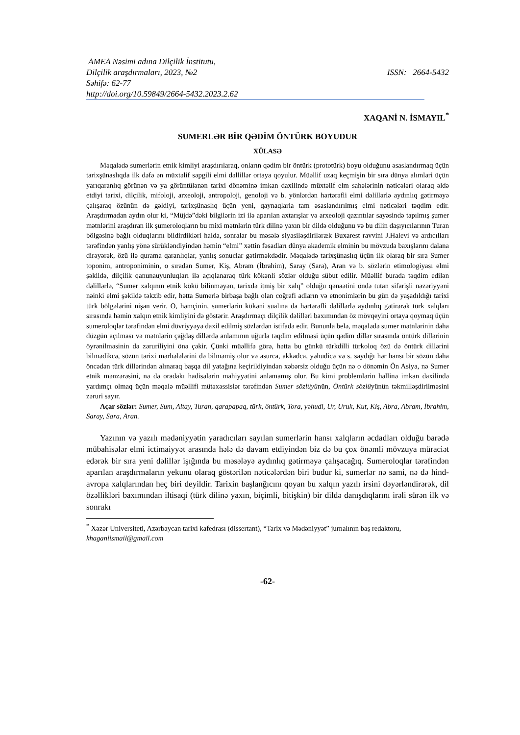AMEA Nəsimi adına Dilçilik İnstitutu,
Dilçilik araşdırmaları, 2023, №2 ISSN: 2664-5432
Səhifə: 62-77
http://doi.org/10.59849/2664-5432.2023.2.62
XAQANİ N. İSMAYIL<sup>*</sup>
SUMERLƏR BİR QƏDİM ÖNTÜRK BOYUDUR
XÜLASƏ
Məqalədə sumerlərin etnik kimliyi araşdırılaraq, onların qədim bir öntürk (prototürk) boyu olduğunu əsaslandırmaq üçün tarixşünaslıqda ilk dəfə ən müxtəlif səpgili elmi dəllillər ortaya qoyulur. Müəllif uzaq keçmişin bir sıra dünya alımləri üçün yarıqaranlıq görünən və ya görüntülənən tarixi dönəminə imkan daxilində müxtəlif elm sahələrinin nəticələri olaraq əldə etdiyi tarixi, dilçilik, mifoloji, arxeoloji, antropoloji, genoloji və b. yönlərdən hərtərəfli elmi dəlillərlə aydınlıq gətirməyə çalışaraq özünün də gəldiyi, tarixşünaslıq üçün yeni, qaynaqlarla tam əsaslandırılmış elmi nəticələri təqdim edir. Araşdırmadan aydın olur ki, “Müjdə”dəki bilgilərin izi ilə aparılan axtarışlar və arxeoloji qazıntılar sayəsində tapılmış şumer mətnlərini araşdıran ilk şumeroloqların bu mixi mətnlərin türk dilinə yaxın bir dildə olduğunu və bu dilin daşıyıcılarının Turan bölgəsinə bağlı olduqlarını bildirdikləri halda, sonralar bu məsələ siyasiləşdiriləræk Buxarest ravvini J.Halevi və ardıcılları tərəfindən yanlış yönə sürükləndiyindən həmin “elmi” xəttin fəsadları dünya akademik elminin bu mövzuda baxışlarını dalana dirəyərək, özü ilə qurama qaranlıqlar, yanlış sonuclar gətirməkdədir. Məqalədə tarixşünaslıq üçün ilk olaraq bir sıra Sumer toponim, antroponiminin, o sıradan Sumer, Kiş, Abram (İbrahim), Saray (Sara), Aran və b. sözlərin etimologiyası elmi şəkildə, dilçilik qanunauyunluqları ilə açıqlanaraq türk kökənli sözlər olduğu sübut edilir. Müəllif burada təqdim edilən dəlillərlə, “Sumer xalqının etnik kökü bilinməyən, tarixdə itmiş bir xalq” olduğu qənaətini öndə tutan sifarişli nəzəriyyəni nəinki elmi şəkildə təkzib edir, hətta Sumerlə birbaşa bağlı olan coğrafi adların və etnonimlərin bu gün də yaşadıldığı tarixi türk bölgələrini nişan verir. O, həmçinin, sumerlərin kökəni sualına da hərtərəfli dəlillərlə aydınlıq gətirərək türk xalqları sırasında həmin xalqın etnik kimliyini də göstərir. Araşdırmaçı dilçilik dəlilləri baxımından öz mövqeyini ortaya qoymaq üçün sumeroloqlar tərəfindən elmi dövriyyəyə daxil edilmiş sözlərdən istifadə edir. Bununla belə, məqalədə sumer mətnlərinin daha düzgün açılması və mətnlərin çağdaş dillərdə anlamının uğurla təqdim edilməsi üçün qədim dillər sırasında öntürk dillərinin öyrənilməsinin də zəruriliyini önə çəkir. Çünki müəllifə görə, hətta bu günkü türkdilli türkoloq özü də öntürk dillərini bilmədikcə, sözün tarixi mərhələlərini də bilməmiş olur və asurca, akkadca, yəhudicə və s. saydığı hər hansı bir sözün daha öncədən türk dillərindən alınaraq başqa dil yatağına keçirildiyindən xəbərsiz olduğu üçün nə o dönəmin Ön Asiya, nə Sumer etnik mənzərəsini, nə də oradakı hadisələrin mahiyyətini anlamamış olur. Bu kimi problemlərin həllinə imkan daxilində yardımçı olmaq üçün məqalə müəllifi mütəxəssislər tərəfindən Sumer sözlüyünün, Öntürk sözlüyünün təkmilləşdirilməsini zəruri sayır.
Açar sözlər: Sumer, Sum, Altay, Turan, qarapapaq, türk, öntürk, Tora, yəhudi, Ur, Uruk, Kut, Kiş, Abra, Abram, İbrahim, Saray, Sara, Aran.
Yazının və yazılı mədəniyyətin yaradıcıları sayılan sumerlərin hansı xalqların əcdadları olduğu barədə mübahisələr elmi ictimaiyyət arasında hələ də davam etdiyindən biz də bu çox önəmli mövzuya müraciət edərək bir sıra yeni dəlillər işığında bu məsələyə aydınlıq gətirməyə çalışacağıq. Sumeroloqlar tərəfindən aparılan araşdırmaların yekunu olaraq göstərilən nəticələrdən biri budur ki, sumerlər nə sami, nə də hind-avropa xalqlarından heç biri deyildir. Tarixin başlanğıcını qoyan bu xalqın yazılı irsini dəyərləndirərək, dil özəllikləri baxımından iltisaqi (türk dilinə yaxın, biçimli, bitişkin) bir dildə danışdıqlarını irəli sürən ilk və sonrakı
<sup>*</sup> Xəzər Universiteti, Azərbaycan tarixi kafedrası (dissertant), “Tarix və Mədəniyyət” jurnalının baş redaktoru, khaganiismail@gmail.com
-62-